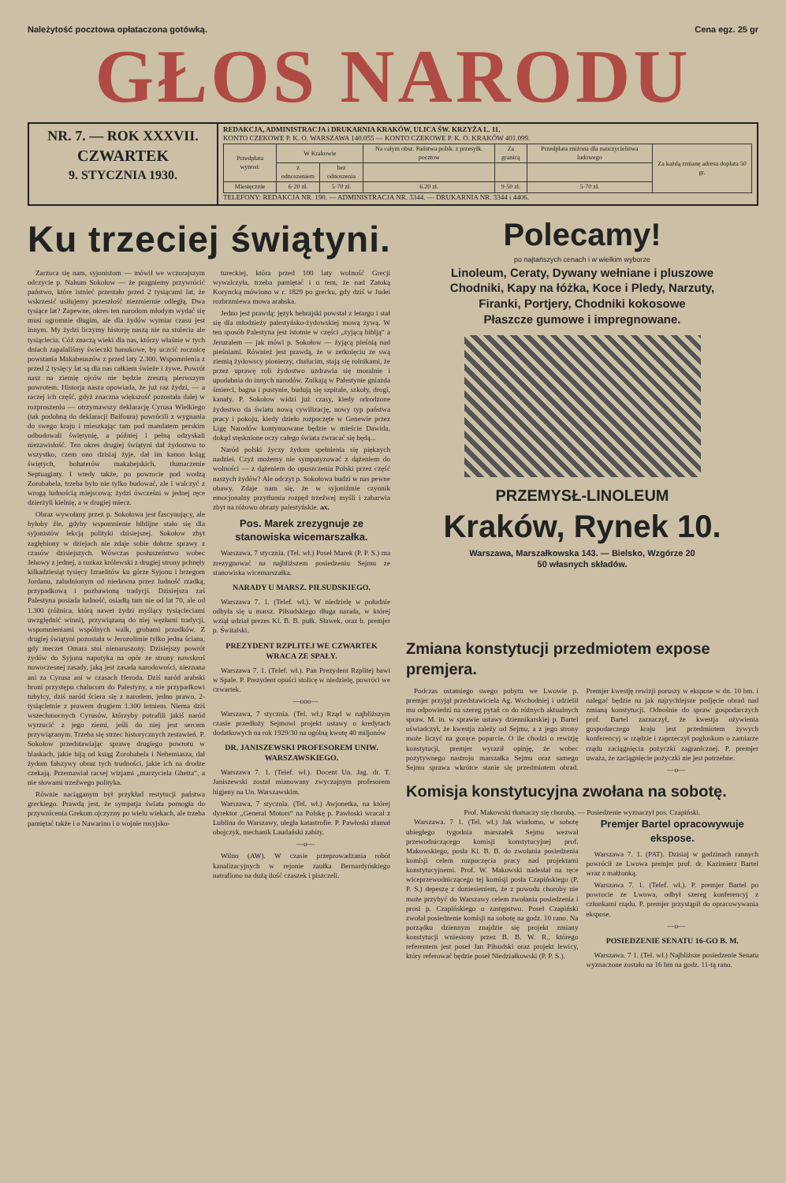Należytość pocztowa opłataczona gotówką. Cena egz. 25 gr
GŁOS NARODU
NR. 7. — ROK XXXVII.
CZWARTEK
9. STYCZNIA 1930.
REDAKCJA, ADMINISTRACJA i DRUKARNIA KRAKÓW, ULICA ŚW. KRZYŻA L. 11.
KONTO CZEKOWE P. K. O. WARSZAWA 140.055 — KONTO CZEKOWE P. K. O. KRAKÓW 401.099.
| Przedpłata wynosi: | W Krakowie | | Na całym obsz. Państwa polsk. z przesyłk. pocztow | Za granicą | Przedpłata zniżona dla nauczycielstwa ludowego | Za każdą zmianę adresu dopłata 50 gr. |
| | z odnoszeniem | bez odnoszenia | | | | |
| Miesięcznie | 6·20 zł. | 5·70 zł. | 6.20 zł. | 9·50 zł. | 5·70 zł. | |
TELEFONY: REDAKCJA NR. 190. — ADMINISTRACJA NR. 3344. — DRUKARNIA NR. 3344 i 4406.
Ku trzeciej świątyni.
Zarzuca się nam, syjonistom — mówił we wczorajszym odczycie p. Nahum Sokołow — że pragniemy przywrócić państwo, które istnieć przestało przed 2 tysiącami lat, że wskrzesić usiłujemy przeszłość niezmiernie odległą. Dwa tysiące lat? Zapewne, okres ten narodom młodym wydać się musi ogromnie długim, ale dla żydów wymiar czasu jest innym. My żydzi liczymy historję naszą nie na stulecia ale tysiąclecia. Cóż znaczą wieki dla nas, którzy właśnie w tych dniach zapalaliśmy świeczki hanukowe, by uczcić rocznicę powstania Makabeuszów z przed laty 2.300. Wspomnienia z przed 2 tysięcy lat są dla nas całkiem świeże i żywe. Powrót nasz na ziemię ojców nie będzie zresztą pierwszym powrotem. Historja nasza opowiada, że już raz żydzi, — a raczej ich część, gdyż znaczna większość pozostała dalej w rozproszeniu — otrzymawszy deklarację Cyrusa Wielkiego (tak podobną do deklaracji Balfoura) powrócili z wygnania do swego kraju i mieszkając tam pod mandatem perskim odbudowali świętynię, a później i pełną odzyskali niezawisłość. Ten okres drugiej świątyni dał żydostwu to wszystko, czem ono dzisiaj żyje, dał im kanon ksiąg świętych, bohaterów makabejskich, tłumaczenie Septuaginty. I wtedy także, po powrocie pod wodzą Zorobabela, trzeba było nie tylko budować, ale i walczyć z wrogą ludnością miejscową; żydzi ówcześni w jednej ręce dzierżyli kielnię, a w drugiej miecz.
Obraz wywołany przez p. Sokołowa jest fascynujący, ale byłoby źle, gdyby wspomnienie biblijne stało się dla syjonistów lekcją polityki dzisiejszej. Sokołow zbyt zagłębiony w dziejach nie zdaje sobie dobrze sprawy z czasów dzisiejszych. Wówczas posłuszeństwo wobec Jehowy z jednej, a rozkaz królewski z drugiej strony pchnęły kilkadziesiąt tysięcy Izraelitów ku górze Syjonu i brzegom Jordanu, zaludnionym od niedawna przez ludność rzadką, przypadkową i pozbawioną tradycji. Dzisiejsza zaś Palestyna posiada ludność, osiadłą tam nie od lat 70, ale od 1.300 (różnica, którą nawet żydzi myślący tysiącleciami uwzględnić winni), przywiązaną do niej węzłami tradycji, wspomnieniami wspólnych walk, grobami przodków. Z drugiej świątyni pozostała w Jerozolimie tylko jedna ściana, gdy meczet Omara stoi nienaruszony. Dzisiejszy powrót żydów do Syjonu napotyka na opór ze strony nawskroś nowoczesnej zasady, jaką jest zasada narodowości, nieznana ani za Cyrusa ani w czasach Heroda. Dziś naród arabski broni przystępu chalucom do Palestyny, a nie przypadkowi tubylcy, dziś naród ściera się z narodem, jedno prawo, 2-tysiącletnie z prawem drugiem 1.300 letniem. Niema dziś wszechmocnych Cyrusów, którzyby potrafili jakiś naród wyrzucić z jego ziemi, jeśli do niej jest sercem przywiązanym. Trzeba się strzec historycznych zestawień. P. Sokołow przedstawiając sprawę drugiego powrotu w blaskach, jakie biją od ksiąg Zorobabela i Nehemiasza, dał żydom fałszywy obraz tych trudności, jakie ich na drodze czekają. Przemawiał racsej wizjami „marzyciela Ghetta“, a nie słowami trzeźwego polityka.
Równie naciąganym był przykład restytucji państwa greckiego. Prawdą jest, że sympatja świata pomogła do przywrócenia Grekom ojczyzny po wielu wiekach, ale trzeba pamiętać także i o Nawarino i o wojnie rosyjsko-
tureckiej, która przed 100 laty wolność Grecji wywalczyła, trzeba pamiętać i o tem, że nad Zatoką Koryncką mówiono w r. 1829 po grecku, gdy dziś w Judei rozbrzmiewa mowa arabska.
Jedno jest prawdą: język hebrajski powstał z letargu i stał się dla młodzieży palestyńsko-żydowskiej mową żywą. W ten sposób Palestyna jest istotnie w części „żyjącą biblją“ a Jeruzalem — jak mówi p. Sokołow — żyjącą pieśnią nad pieśniami. Również jest prawdą, że w zetknięciu ze swą ziemią żydowscy pionierzy, chalucim, stają się rolnikami, że przez uprawę roli żydostwo uzdrawia się moralnie i upodabnia do innych narodów. Znikają w Palestynie gniazda śmierci, bagna i pustynie, budują się szpitale, szkoły, drogi, kanały. P. Sokołow widzi już czasy, kiedy odrodzone żydostwo da światu nową cywilizację, nowy typ państwa pracy i pokoju, kiedy dzieło rozpoczęte w Genewie przez Ligę Narodów kontynuowane będzie w mieście Dawida, dokąd stęsknione oczy całego świata zwracać się będą...
Naród polski życzy żydom spełnienia się pięknych nadziei. Czyż możemy nie sympatyzować z dążeniem do wolności — z dążeniem do opuszczenia Polski przez część naszych żydów? Ale odczyt p. Sokołowa budzi w nas pewne obawy. Zdaje nam się, że w syjoniźmie czynnik emocjonalny przytłumia rozpęd trzeźwej myśli i zabarwia zbyt na różowo obrazy palestyńskie. ax.
Pos. Marek zrezygnuje ze stanowiska wicemarszałka.
Warszawa, 7 stycznia. (Tel. wł.) Poseł Marek (P. P. S.) ma zrezygnować na najbliższem posiedzeniu Sejmu ze stanowiska wicemarszałka.
NARADY U MARSZ. PIŁSUDSKIEGO.
Warszawa 7. 1. (Telef. wł.). W niedzielę w południe odbyła się u marsz. Piłsudskiego długa narada, w której wziął udział prezes Kl. B. B. pułk. Sławek, oraz b. premjer p. Świtalski.
PREZYDENT RZPLITEJ WE CZWARTEK WRACA ZE SPAŁY.
Warszawa 7. 1. (Telef. wł.). Pan Prezydent Rzplitej bawi w Spale. P. Prezydent opuści stolicę w niedzielę, powróci we czwartek.
—ooo—
Warszawa, 7 stycznia. (Tel. wł.) Rząd w najbliższym czasie przedłoży Sejmowi projekt ustawy o kredytach dodatkowych na rok 1929/30 na ogólną kwotę 40 miljonów
DR. JANISZEWSKI PROFESOREM UNIW. WARSZAWSKIEGO.
Warszawa 7. 1. (Telef. wł.). Docent Un. Jag. dr. T. Janiszewski został mianowany zwyczajnym profesorem higjeny na Un. Warszawskim.
Warszawa, 7 stycznia. (Tel. wł.) Awjonetka, na której dyrektor „General Motors“ na Polskę p. Pawłoski wracał z Lublina do Warszawy, uległa katastrofie. P. Pawłoski złamał obojczyk, mechanik Laudański zabity.
—o—
Wilno (AW). W czasie przeprowadzania robót kanalizacyjnych w rejonie zaułka Bernardyńskiego natrafiono na dużą ilość czaszek i piszczeli.
Polecamy!
po najtańszych cenach i w wielkim wyborze
Linoleum, Ceraty, Dywany wełniane i pluszowe
Chodniki, Kapy na łóżka, Koce i Pledy, Narzuty,
Firanki, Portjery, Chodniki kokosowe
Płaszcze gumowe i impregnowane.
PRZEMYSŁ-LINOLEUM
Kraków, Rynek 10.
Warszawa, Marszałkowska 143. — Bielsko, Wzgórze 20
50 własnych składów.
Zmiana konstytucji przedmiotem expose premjera.
Podczas ostatniego swego pobytu we Lwowie p. premjer przyjął przedstawiciela Ag. Wschodniej i udzielił mu odpowiedzi na szereg pytań co do różnych aktualnych spraw. M. in. w sprawie ustawy dziennikarskiej p. Bartel oświadczył, że kwestja zależy od Sejmu, a z jego strony może liczyć na gorące poparcie. O ile chodzi o rewizję konstytucji, premjer wyraził opinję, że wobec pozytywnego nastroju marszałka Sejmu oraz samego Sejmu sprawa wkrótce stanie się przedmiotem obrad. Premjer kwestję rewizji poruszy w ekspose w dn. 10 bm. i nalegać będzie na jak najrychlejsze podjęcie obrad nad zmianą konstytucji. Odnośnie do spraw gospodarczych prof. Bartel zaznaczył, że kwestja ożywienia gospodarczego kraju jest przedmiotem żywych konferencyj w rządzie i zaprzeczył pogłoskom o zamiarze rządu zaciągnięcia pożyczki zagranicznej. P. premjer uważa, że zaciągnięcie pożyczki nie jest potrzebne.
—o—
Komisja konstytucyjna zwołana na sobotę.
Prof. Makowski tłomaczy się chorobą. — Posiedzenie wyznaczył pos. Czapiński.
Warszawa. 7 1. (Tel. wł.) Jak wiadomo, w sobotę ubiegłego tygodnia marszałek Sejmu wezwał przewodniczącego komisji konstytucyjnej prof. Makowskiego, posła Kl. B. B. do zwołania posiedzenia komisji celem rozpoczęcia pracy nad projektami konstytucyjnemi. Prof. W. Makowski nadesłał na ręce wiceprzewodniczącego tej komisji posła Czapińskiego (P. P. S.) depeszę z doniesieniem, że z powodu choroby nie może przybyć do Warszawy celem zwołania posiedzenia i prosi p. Czapińskiego o zastępstwo. Poseł Czapiński zwołał posiedzenie komisji na sobotę na godz. 10 rano. Na porządku dziennym znajdzie się projekt zmiany konstytucji wniesiony przez B. B. W. R., którego referentem jest poseł Jan Piłsudski oraz projekt lewicy, który referować będzie poseł Niedziałkowski (P. P. S.).
Premjer Bartel opracowywuje ekspose.
Warszawa 7. 1. (PAT). Dzisiaj w godzinach rannych powrócił ze Lwowa premjer prof. dr. Kazimierz Bartel wraz z małżonką.
Warszawa 7. 1. (Telef. wł.). P. premjer Bartel po powrocie ze Lwowa, odbył szereg konferencyj z członkami rządu. P. premjer przystąpił do opracowywania ekspose.
—o—
POSIEDZENIE SENATU 16-GO B. M.
Warszawa. 7 1. (Tel. wł.) Najbliższe posiedzenie Senatu wyznaczone zostało na 16 bm na godz. 11-tą rano.